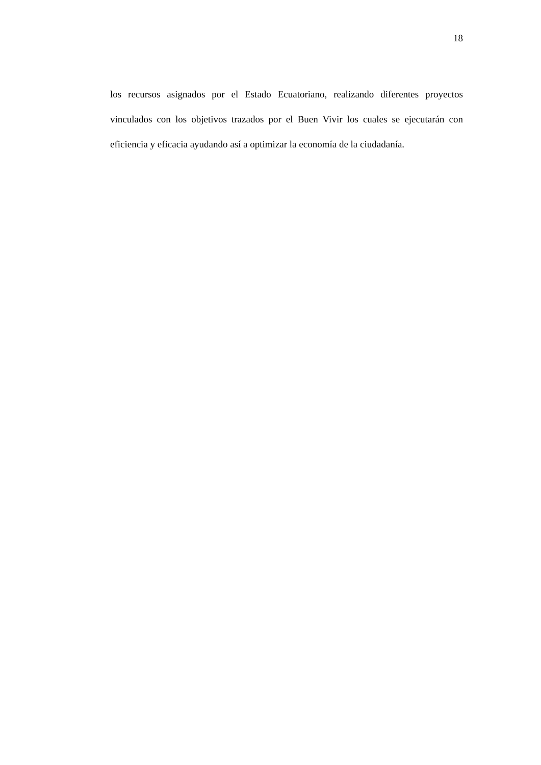18
los recursos asignados por el Estado Ecuatoriano, realizando diferentes proyectos vinculados con los objetivos trazados por el Buen Vivir los cuales se ejecutarán con eficiencia y eficacia ayudando así a optimizar la economía de la ciudadanía.